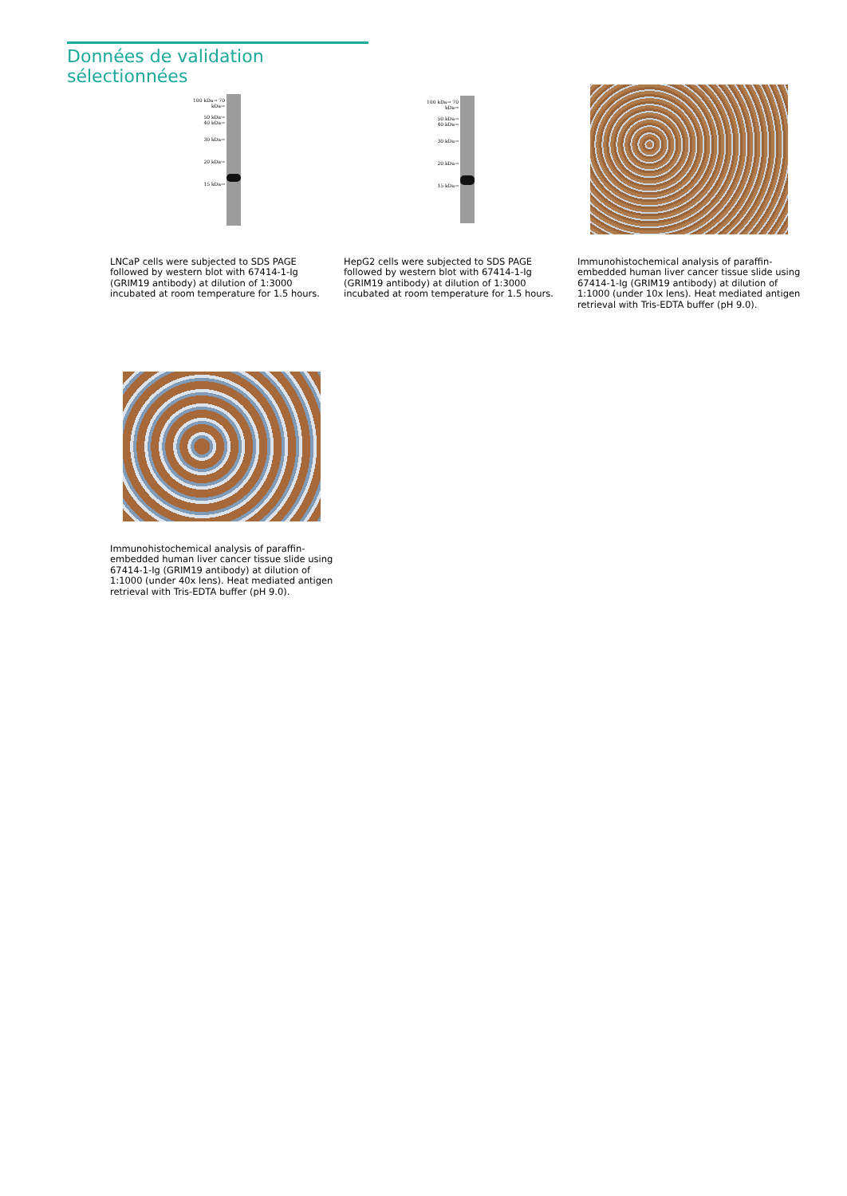Données de validation sélectionnées
100 kDa→ 70 kDa→
50 kDa→
40 kDa→
30 kDa→
20 kDa→
15 kDa→
LNCaP cells were subjected to SDS PAGE followed by western blot with 67414-1-Ig (GRIM19 antibody) at dilution of 1:3000 incubated at room temperature for 1.5 hours.
100 kDa→ 70 kDa→
50 kDa→
40 kDa→
30 kDa→
20 kDa→
15 kDa→
HepG2 cells were subjected to SDS PAGE followed by western blot with 67414-1-Ig (GRIM19 antibody) at dilution of 1:3000 incubated at room temperature for 1.5 hours.
Immunohistochemical analysis of paraffin-embedded human liver cancer tissue slide using 67414-1-Ig (GRIM19 antibody) at dilution of 1:1000 (under 10x lens). Heat mediated antigen retrieval with Tris-EDTA buffer (pH 9.0).
Immunohistochemical analysis of paraffin-embedded human liver cancer tissue slide using 67414-1-Ig (GRIM19 antibody) at dilution of 1:1000 (under 40x lens). Heat mediated antigen retrieval with Tris-EDTA buffer (pH 9.0).